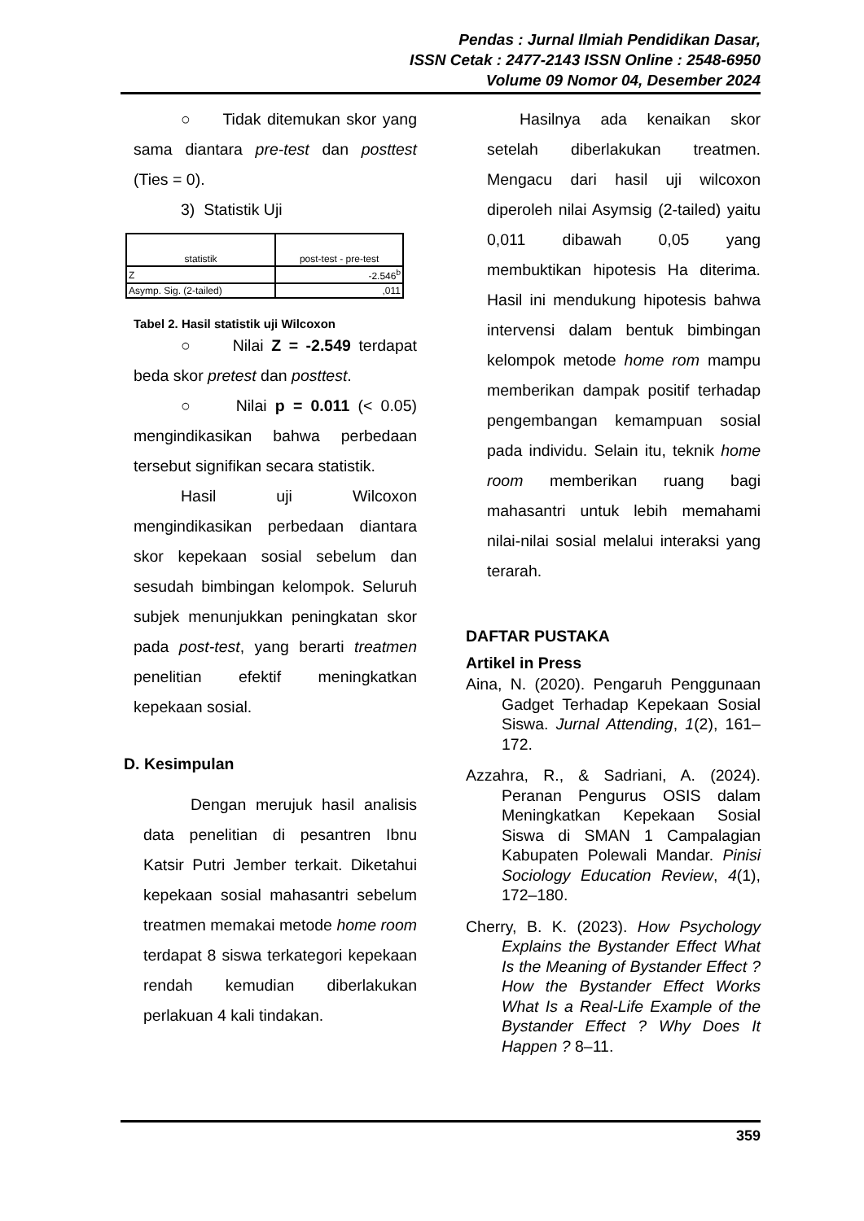Pendas : Jurnal Ilmiah Pendidikan Dasar,
ISSN Cetak : 2477-2143 ISSN Online : 2548-6950
Volume 09 Nomor 04, Desember 2024
○ Tidak ditemukan skor yang sama diantara pre-test dan posttest (Ties = 0).
3) Statistik Uji
| statistik | post-test - pre-test |
| --- | --- |
| Z | -2.546<sup>b</sup> |
| Asymp. Sig. (2-tailed) | ,011 |
Tabel 2. Hasil statistik uji Wilcoxon
○ Nilai Z = -2.549 terdapat beda skor pretest dan posttest.
○ Nilai p = 0.011 (< 0.05) mengindikasikan bahwa perbedaan tersebut signifikan secara statistik.
Hasil uji Wilcoxon mengindikasikan perbedaan diantara skor kepekaan sosial sebelum dan sesudah bimbingan kelompok. Seluruh subjek menunjukkan peningkatan skor pada post-test, yang berarti treatmen penelitian efektif meningkatkan kepekaan sosial.
D. Kesimpulan
Dengan merujuk hasil analisis data penelitian di pesantren Ibnu Katsir Putri Jember terkait. Diketahui kepekaan sosial mahasantri sebelum treatmen memakai metode home room terdapat 8 siswa terkategori kepekaan rendah kemudian diberlakukan perlakuan 4 kali tindakan.
Hasilnya ada kenaikan skor setelah diberlakukan treatmen. Mengacu dari hasil uji wilcoxon diperoleh nilai Asymsig (2-tailed) yaitu 0,011 dibawah 0,05 yang membuktikan hipotesis Ha diterima. Hasil ini mendukung hipotesis bahwa intervensi dalam bentuk bimbingan kelompok metode home rom mampu memberikan dampak positif terhadap pengembangan kemampuan sosial pada individu. Selain itu, teknik home room memberikan ruang bagi mahasantri untuk lebih memahami nilai-nilai sosial melalui interaksi yang terarah.
DAFTAR PUSTAKA
Artikel in Press
Aina, N. (2020). Pengaruh Penggunaan Gadget Terhadap Kepekaan Sosial Siswa. Jurnal Attending, 1(2), 161–172.
Azzahra, R., & Sadriani, A. (2024). Peranan Pengurus OSIS dalam Meningkatkan Kepekaan Sosial Siswa di SMAN 1 Campalagian Kabupaten Polewali Mandar. Pinisi Sociology Education Review, 4(1), 172–180.
Cherry, B. K. (2023). How Psychology Explains the Bystander Effect What Is the Meaning of Bystander Effect ? How the Bystander Effect Works What Is a Real-Life Example of the Bystander Effect ? Why Does It Happen ? 8–11.
359